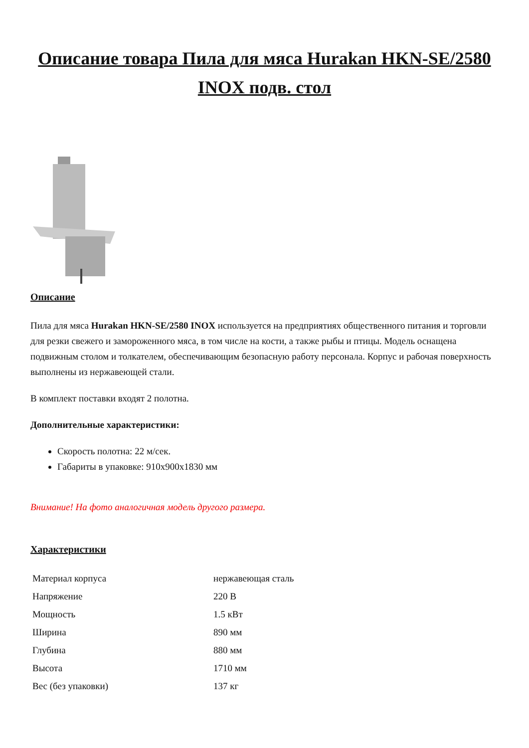Описание товара Пила для мяса Hurakan HKN-SE/2580 INOX подв. стол
Описание
Пила для мяса Hurakan HKN-SE/2580 INOX используется на предприятиях общественного питания и торговли для резки свежего и замороженного мяса, в том числе на кости, а также рыбы и птицы. Модель оснащена подвижным столом и толкателем, обеспечивающим безопасную работу персонала. Корпус и рабочая поверхность выполнены из нержавеющей стали.
В комплект поставки входят 2 полотна.
Дополнительные характеристики:
Скорость полотна: 22 м/сек.
Габариты в упаковке: 910х900х1830 мм
Внимание! На фото аналогичная модель другого размера.
Характеристики
| Материал корпуса | нержавеющая сталь |
| Напряжение | 220 В |
| Мощность | 1.5 кВт |
| Ширина | 890 мм |
| Глубина | 880 мм |
| Высота | 1710 мм |
| Вес (без упаковки) | 137 кг |